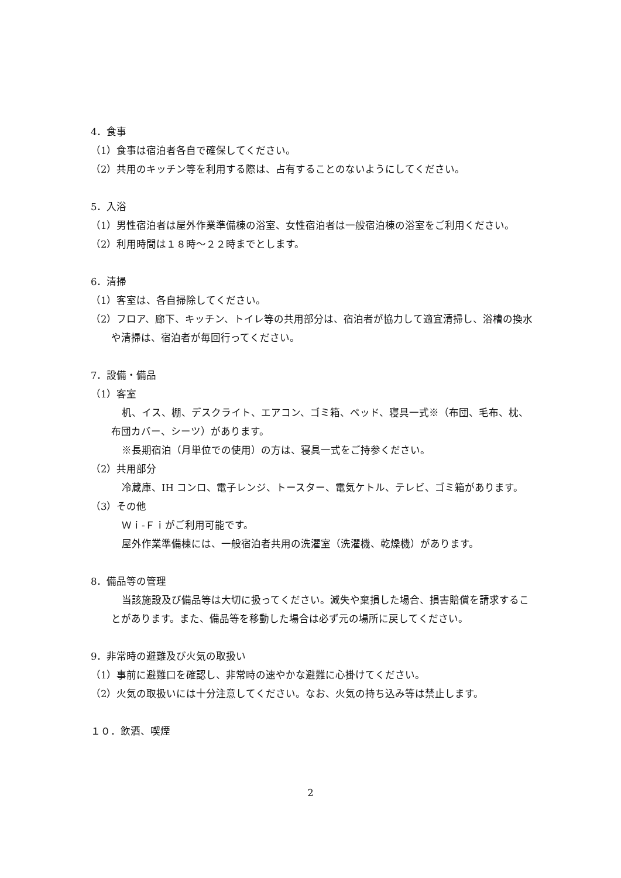4．食事
（1）食事は宿泊者各自で確保してください。
（2）共用のキッチン等を利用する際は、占有することのないようにしてください。
5．入浴
（1）男性宿泊者は屋外作業準備棟の浴室、女性宿泊者は一般宿泊棟の浴室をご利用ください。
（2）利用時間は１８時～２２時までとします。
6．清掃
（1）客室は、各自掃除してください。
（2）フロア、廊下、キッチン、トイレ等の共用部分は、宿泊者が協力して適宜清掃し、浴槽の換水や清掃は、宿泊者が毎回行ってください。
7．設備・備品
（1）客室
机、イス、棚、デスクライト、エアコン、ゴミ箱、ベッド、寝具一式※（布団、毛布、枕、布団カバー、シーツ）があります。
※長期宿泊（月単位での使用）の方は、寝具一式をご持参ください。
（2）共用部分
冷蔵庫、IH コンロ、電子レンジ、トースター、電気ケトル、テレビ、ゴミ箱があります。
（3）その他
Ｗｉ-Ｆｉがご利用可能です。
屋外作業準備棟には、一般宿泊者共用の洗濯室（洗濯機、乾燥機）があります。
8．備品等の管理
当該施設及び備品等は大切に扱ってください。減失や棄損した場合、損害賠償を請求することがあります。また、備品等を移動した場合は必ず元の場所に戻してください。
9．非常時の避難及び火気の取扱い
（1）事前に避難口を確認し、非常時の速やかな避難に心掛けてください。
（2）火気の取扱いには十分注意してください。なお、火気の持ち込み等は禁止します。
１０．飲酒、喫煙
2